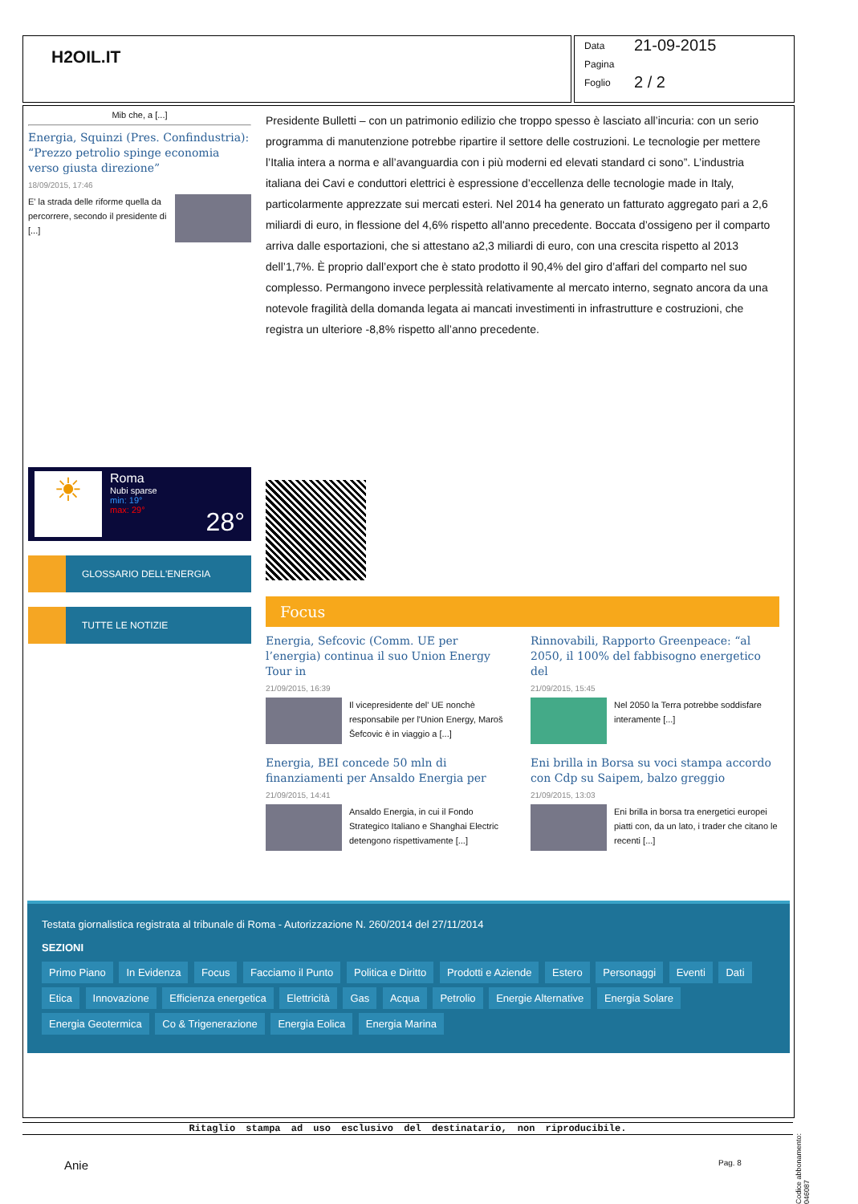H2OIL.IT
Data 21-09-2015
Pagina
Foglio 2 / 2
Mib che, a [...]
Energia, Squinzi (Pres. Confindustria): “Prezzo petrolio spinge economia verso giusta direzione”
18/09/2015, 17:46
E' la strada delle riforme quella da percorrere, secondo il presidente di [...]
☀
Roma
Nubi sparse
min: 19°
max: 29°
28°
GLOSSARIO DELL'ENERGIA
TUTTE LE NOTIZIE
Presidente Bulletti – con un patrimonio edilizio che troppo spesso è lasciato all’incuria: con un serio programma di manutenzione potrebbe ripartire il settore delle costruzioni. Le tecnologie per mettere l’Italia intera a norma e all’avanguardia con i più moderni ed elevati standard ci sono”. L’industria italiana dei Cavi e conduttori elettrici è espressione d’eccellenza delle tecnologie made in Italy, particolarmente apprezzate sui mercati esteri. Nel 2014 ha generato un fatturato aggregato pari a 2,6 miliardi di euro, in flessione del 4,6% rispetto all'anno precedente. Boccata d’ossigeno per il comparto arriva dalle esportazioni, che si attestano a2,3 miliardi di euro, con una crescita rispetto al 2013 dell’1,7%. È proprio dall’export che è stato prodotto il 90,4% del giro d’affari del comparto nel suo complesso. Permangono invece perplessità relativamente al mercato interno, segnato ancora da una notevole fragilità della domanda legata ai mancati investimenti in infrastrutture e costruzioni, che registra un ulteriore -8,8% rispetto all’anno precedente.
Focus
Energia, Sefcovic (Comm. UE per l’energia) continua il suo Union Energy Tour in
21/09/2015, 16:39
Il vicepresidente del' UE nonchè responsabile per l'Union Energy, Maroš Šefcovic è in viaggio a [...]
Rinnovabili, Rapporto Greenpeace: “al 2050, il 100% del fabbisogno energetico del
21/09/2015, 15:45
Nel 2050 la Terra potrebbe soddisfare interamente [...]
Energia, BEI concede 50 mln di finanziamenti per Ansaldo Energia per
21/09/2015, 14:41
Ansaldo Energia, in cui il Fondo Strategico Italiano e Shanghai Electric detengono rispettivamente [...]
Eni brilla in Borsa su voci stampa accordo con Cdp su Saipem, balzo greggio
21/09/2015, 13:03
Eni brilla in borsa tra energetici europei piatti con, da un lato, i trader che citano le recenti [...]
Testata giornalistica registrata al tribunale di Roma - Autorizzazione N. 260/2014 del 27/11/2014
SEZIONI
Primo Piano In Evidenza Focus Facciamo il Punto Politica e Diritto Prodotti e Aziende Estero Personaggi Eventi Dati Etica Innovazione Efficienza energetica Elettricità Gas Acqua Petrolio Energie Alternative Energia Solare Energia Geotermica Co & Trigenerazione Energia Eolica Energia Marina
Codice abbonamento: 046087
Ritaglio stampa ad uso esclusivo del destinatario, non riproducibile.
Anie Pag. 8